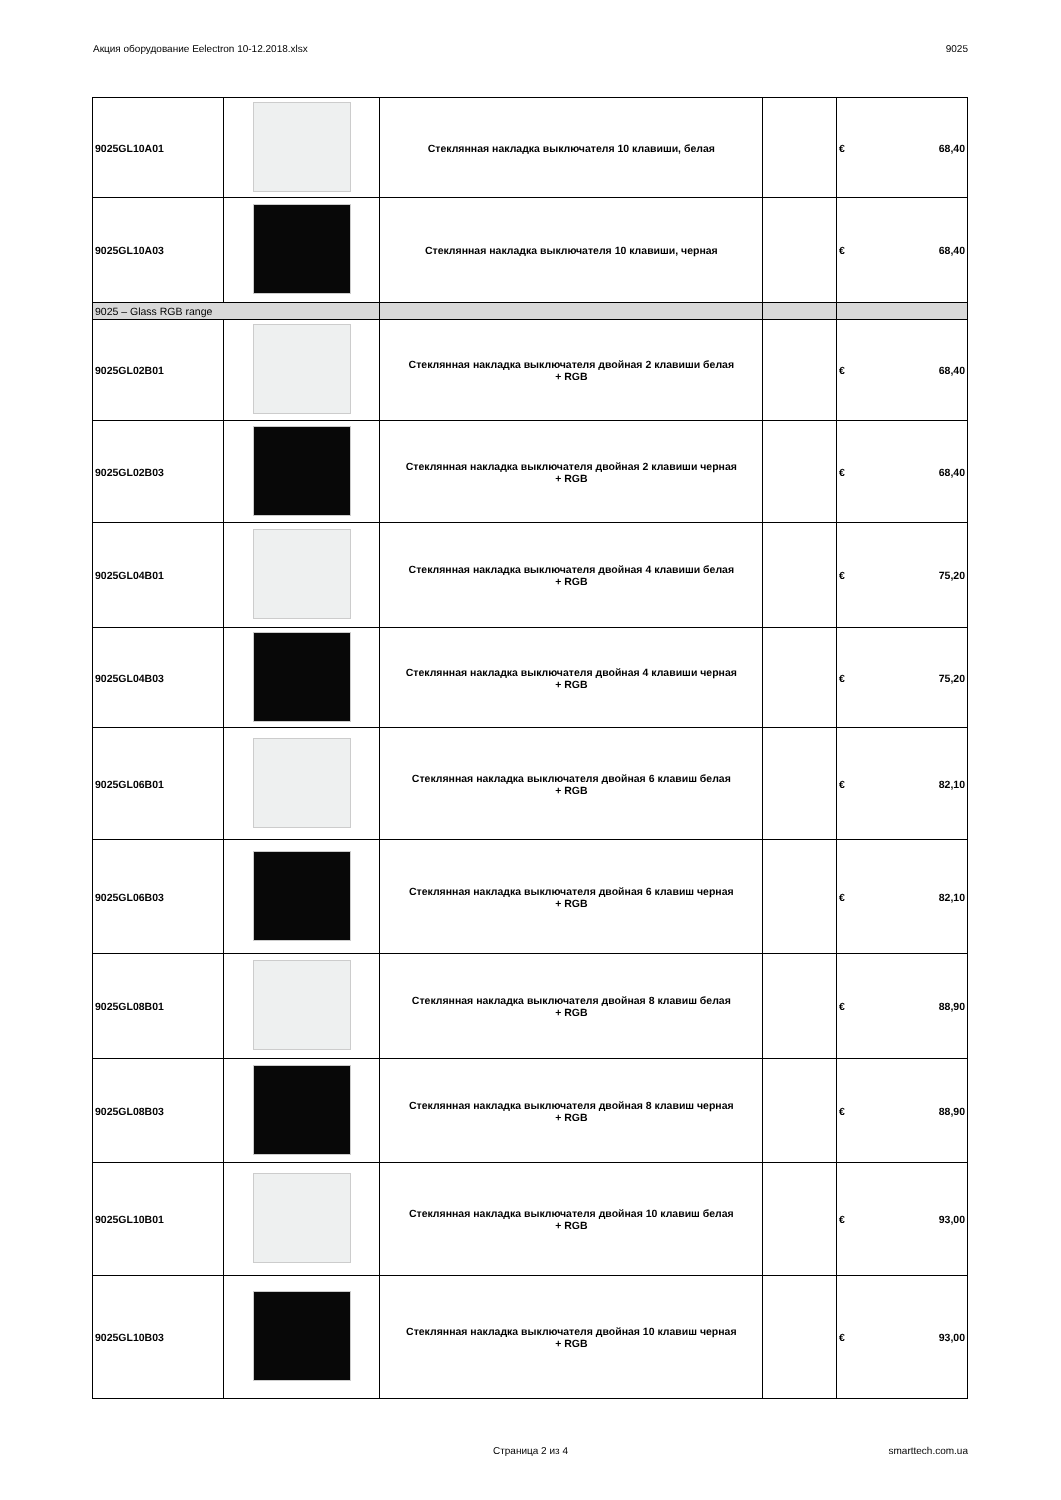Акция оборудование Eelectron 10-12.2018.xlsx 9025
| 9025GL10A01 | | Стеклянная накладка выключателя 10 клавиши, белая | | € 68,40 |
| 9025GL10A03 | | Стеклянная накладка выключателя 10 клавиши, черная | | € 68,40 |
| 9025 – Glass RGB range | | | | |
| 9025GL02B01 | | Стеклянная накладка выключателя двойная 2 клавиши белая + RGB | | € 68,40 |
| 9025GL02B03 | | Стеклянная накладка выключателя двойная 2 клавиши черная + RGB | | € 68,40 |
| 9025GL04B01 | | Стеклянная накладка выключателя двойная 4 клавиши белая + RGB | | € 75,20 |
| 9025GL04B03 | | Стеклянная накладка выключателя двойная 4 клавиши черная + RGB | | € 75,20 |
| 9025GL06B01 | | Стеклянная накладка выключателя двойная 6 клавиш белая + RGB | | € 82,10 |
| 9025GL06B03 | | Стеклянная накладка выключателя двойная 6 клавиш черная + RGB | | € 82,10 |
| 9025GL08B01 | | Стеклянная накладка выключателя двойная 8 клавиш белая + RGB | | € 88,90 |
| 9025GL08B03 | | Стеклянная накладка выключателя двойная 8 клавиш черная + RGB | | € 88,90 |
| 9025GL10B01 | | Стеклянная накладка выключателя двойная 10 клавиш белая + RGB | | € 93,00 |
| 9025GL10B03 | | Стеклянная накладка выключателя двойная 10 клавиш черная + RGB | | € 93,00 |
Страница 2 из 4 smarttech.com.ua